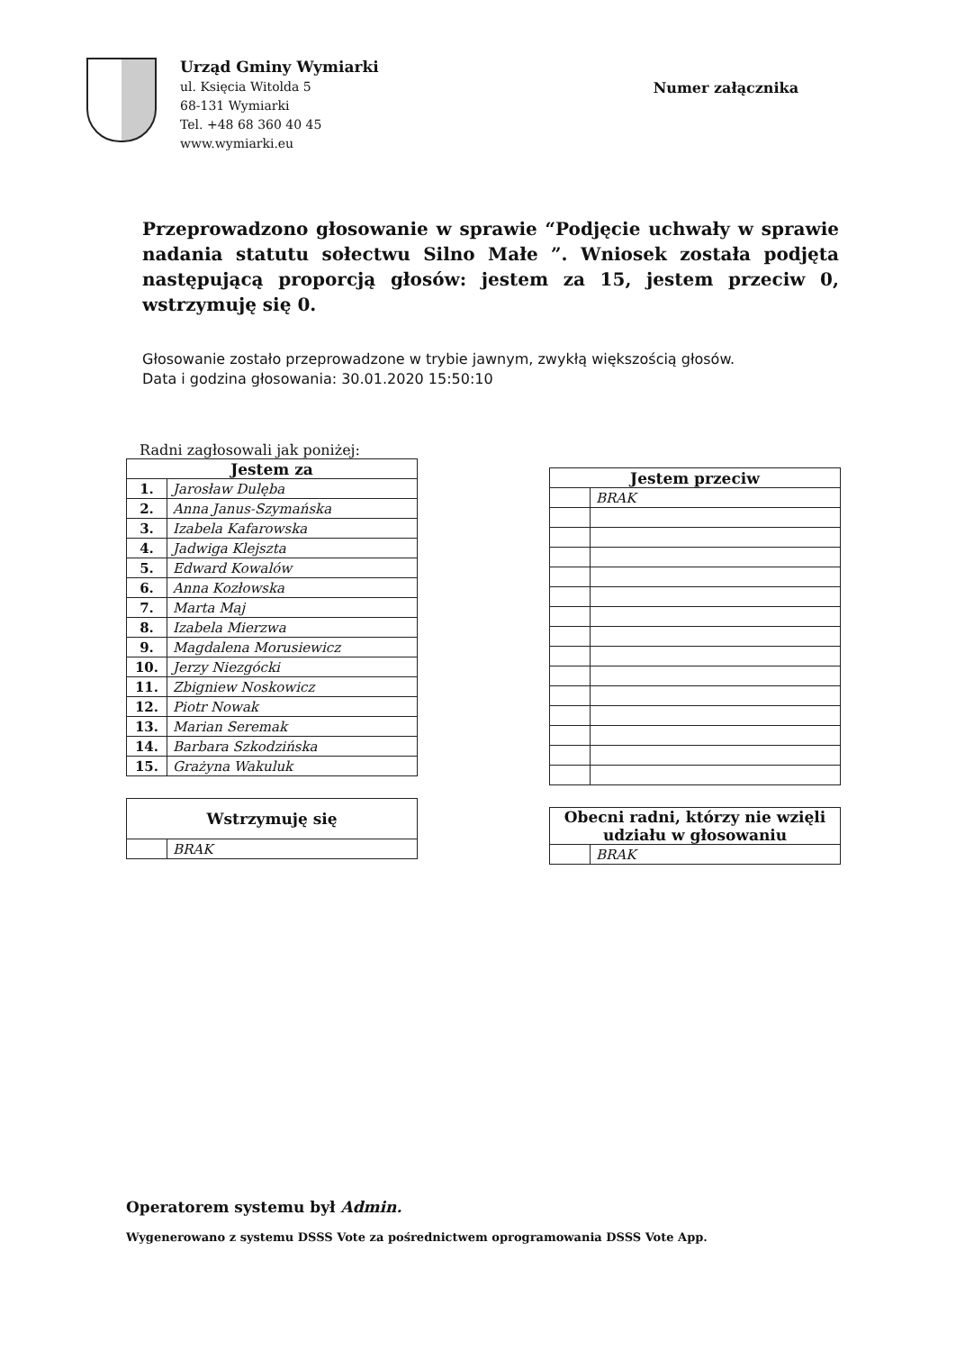Urząd Gminy Wymiarki
ul. Księcia Witolda 5
68-131 Wymiarki
Tel. +48 68 360 40 45
www.wymiarki.eu
Numer załącznika
Przeprowadzono głosowanie w sprawie “Podjęcie uchwały w sprawie nadania statutu sołectwu Silno Małe ”. Wniosek została podjęta następującą proporcją głosów: jestem za 15, jestem przeciw 0, wstrzymuję się 0.
Głosowanie zostało przeprowadzone w trybie jawnym, zwykłą większością głosów.
Data i godzina głosowania: 30.01.2020 15:50:10
Radni zagłosowali jak poniżej:
| Jestem za | |
| --- | --- |
| 1. | Jarosław Dulęba |
| 2. | Anna Janus-Szymańska |
| 3. | Izabela Kafarowska |
| 4. | Jadwiga Klejszta |
| 5. | Edward Kowalów |
| 6. | Anna Kozłowska |
| 7. | Marta Maj |
| 8. | Izabela Mierzwa |
| 9. | Magdalena Morusiewicz |
| 10. | Jerzy Niezgócki |
| 11. | Zbigniew Noskowicz |
| 12. | Piotr Nowak |
| 13. | Marian Seremak |
| 14. | Barbara Szkodzińska |
| 15. | Grażyna Wakuluk |
| Wstrzymuję się | |
| --- | --- |
| | BRAK |
| Jestem przeciw | |
| --- | --- |
| | BRAK |
| Obecni radni, którzy nie wzięli udziału w głosowaniu | |
| --- | --- |
| | BRAK |
Operatorem systemu był Admin.
Wygenerowano z systemu DSSS Vote za pośrednictwem oprogramowania DSSS Vote App.